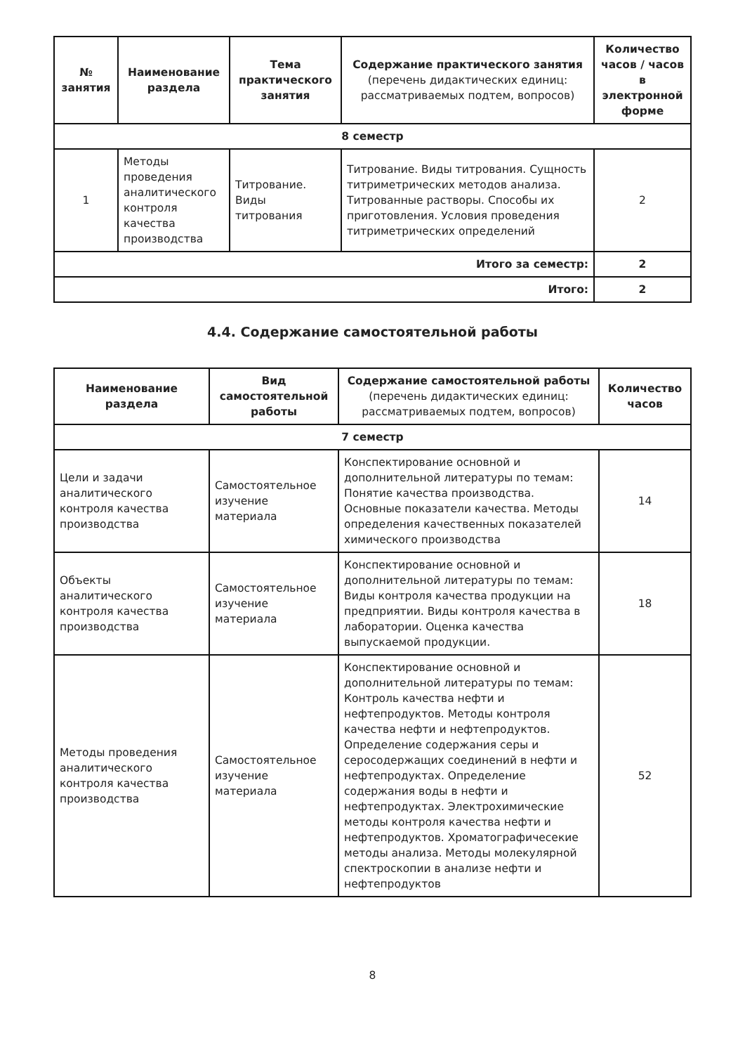| № занятия | Наименование раздела | Тема практического занятия | Содержание практического занятия (перечень дидактических единиц: рассматриваемых подтем, вопросов) | Количество часов / часов в электронной форме |
| --- | --- | --- | --- | --- |
| 8 семестр | | | | |
| 1 | Методы проведения аналитического контроля качества производства | Титрование. Виды титрования | Титрование. Виды титрования. Сущность титриметрических методов анализа. Титрованные растворы. Способы их приготовления. Условия проведения титриметрических определений | 2 |
| Итого за семестр: | | | | 2 |
| Итого: | | | | 2 |
4.4. Содержание самостоятельной работы
| Наименование раздела | Вид самостоятельной работы | Содержание самостоятельной работы (перечень дидактических единиц: рассматриваемых подтем, вопросов) | Количество часов |
| --- | --- | --- | --- |
| 7 семестр | | | |
| Цели и задачи аналитического контроля качества производства | Самостоятельное изучение материала | Конспектирование основной и дополнительной литературы по темам: Понятие качества производства. Основные показатели качества. Методы определения качественных показателей химического производства | 14 |
| Объекты аналитического контроля качества производства | Самостоятельное изучение материала | Конспектирование основной и дополнительной литературы по темам: Виды контроля качества продукции на предприятии. Виды контроля качества в лаборатории. Оценка качества выпускаемой продукции. | 18 |
| Методы проведения аналитического контроля качества производства | Самостоятельное изучение материала | Конспектирование основной и дополнительной литературы по темам: Контроль качества нефти и нефтепродуктов. Методы контроля качества нефти и нефтепродуктов. Определение содержания серы и серосодержащих соединений в нефти и нефтепродуктах. Определение содержания воды в нефти и нефтепродуктах. Электрохимические методы контроля качества нефти и нефтепродуктов. Хроматографичесекие методы анализа. Методы молекулярной спектроскопии в анализе нефти и нефтепродуктов | 52 |
8